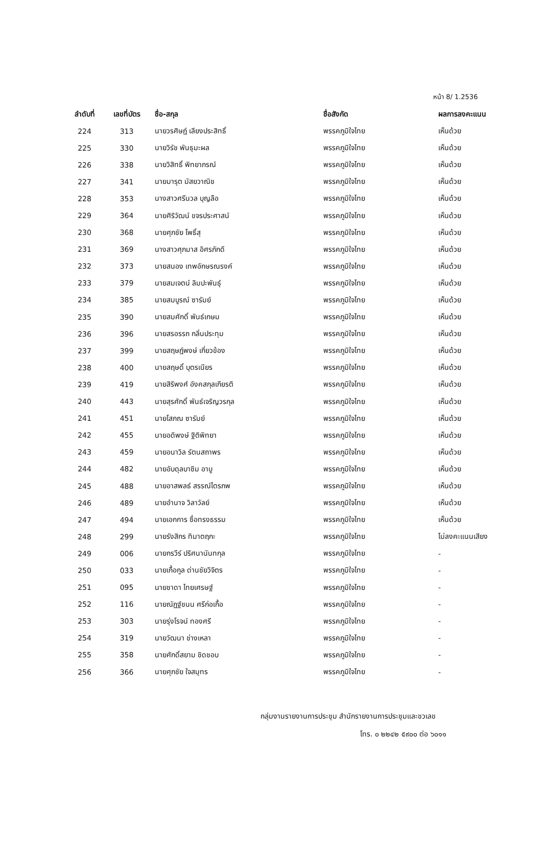หน้า 8/ 1.2536
| ลำดับที่ | เลขที่บัตร | ชื่อ-สกุล | ชื่อสังกัด | ผลการลงคะแนน |
| --- | --- | --- | --- | --- |
| 224 | 313 | นายวรศิษฎ์ เลียงประสิทธิ์ | พรรคภูมิใจไทย | เห็นด้วย |
| 225 | 330 | นายวิรัช พันธุมะผล | พรรคภูมิใจไทย | เห็นด้วย |
| 226 | 338 | นายวิสิทธิ์ พิทยาภรณ์ | พรรคภูมิใจไทย | เห็นด้วย |
| 227 | 341 | นายมารุต มัสยวาณิช | พรรคภูมิใจไทย | เห็นด้วย |
| 228 | 353 | นางสาวศรีนวล บุญลือ | พรรคภูมิใจไทย | เห็นด้วย |
| 229 | 364 | นายศิริวัฒน์ ขจรประศาสน์ | พรรคภูมิใจไทย | เห็นด้วย |
| 230 | 368 | นายศุภชัย โพธิ์สุ | พรรคภูมิใจไทย | เห็นด้วย |
| 231 | 369 | นางสาวศุภมาส อิศรภักดี | พรรคภูมิใจไทย | เห็นด้วย |
| 232 | 373 | นายสนอง เทพอักษรณรงค์ | พรรคภูมิใจไทย | เห็นด้วย |
| 233 | 379 | นายสมเจตน์ ลิมปะพันธุ์ | พรรคภูมิใจไทย | เห็นด้วย |
| 234 | 385 | นายสมบูรณ์ ซารัมย์ | พรรคภูมิใจไทย | เห็นด้วย |
| 235 | 390 | นายสมศักดิ์ พันธ์เกษม | พรรคภูมิใจไทย | เห็นด้วย |
| 236 | 396 | นายสรอรรถ กลิ่นประทุม | พรรคภูมิใจไทย | เห็นด้วย |
| 237 | 399 | นายสฤษฎ์พงษ์ เกี่ยวข้อง | พรรคภูมิใจไทย | เห็นด้วย |
| 238 | 400 | นายสฤษดิ์ บุตรเนียร | พรรคภูมิใจไทย | เห็นด้วย |
| 239 | 419 | นายสิริพงศ์ อังคสกุลเกียรติ | พรรคภูมิใจไทย | เห็นด้วย |
| 240 | 443 | นายสุรศักดิ์ พันธ์เจริญวรกุล | พรรคภูมิใจไทย | เห็นด้วย |
| 241 | 451 | นายโสภณ ซารัมย์ | พรรคภูมิใจไทย | เห็นด้วย |
| 242 | 455 | นายอดิพงษ์ ฐิติพิทยา | พรรคภูมิใจไทย | เห็นด้วย |
| 243 | 459 | นายอนาวิล รัตนสถาพร | พรรคภูมิใจไทย | เห็นด้วย |
| 244 | 482 | นายอับดุลบาซิม อาบู | พรรคภูมิใจไทย | เห็นด้วย |
| 245 | 488 | นายอาสพลธ์ สรรณ์ไตรภพ | พรรคภูมิใจไทย | เห็นด้วย |
| 246 | 489 | นายอำนาจ วิลาวัลย์ | พรรคภูมิใจไทย | เห็นด้วย |
| 247 | 494 | นายเอกการ ซื่อทรงธรรม | พรรคภูมิใจไทย | เห็นด้วย |
| 248 | 299 | นายรังสิกร ทิมาตฤกะ | พรรคภูมิใจไทย | ไม่ลงคะแนนเสียง |
| 249 | 006 | นายกรวีร์ ปริศนานันทกุล | พรรคภูมิใจไทย | - |
| 250 | 033 | นายเกื้อกูล ด่านชัยวิจิตร | พรรคภูมิใจไทย | - |
| 251 | 095 | นายชาดา ไทยเศรษฐ์ | พรรคภูมิใจไทย | - |
| 252 | 116 | นายณัฏฐ์ชนน ศรีก่อเกื้อ | พรรคภูมิใจไทย | - |
| 253 | 303 | นายรุ่งโรจน์ ทองศรี | พรรคภูมิใจไทย | - |
| 254 | 319 | นายวัฒนา ช่างเหลา | พรรคภูมิใจไทย | - |
| 255 | 358 | นายศักดิ์สยาม ชิดชอบ | พรรคภูมิใจไทย | - |
| 256 | 366 | นายศุภชัย ใจสมุทร | พรรคภูมิใจไทย | - |
กลุ่มงานรายงานการประชุม สำนักรายงานการประชุมและชวเลข
โทร. ๐ ๒๒๔๒ ๕๙๐๐ ต่อ ๖๐๑๑